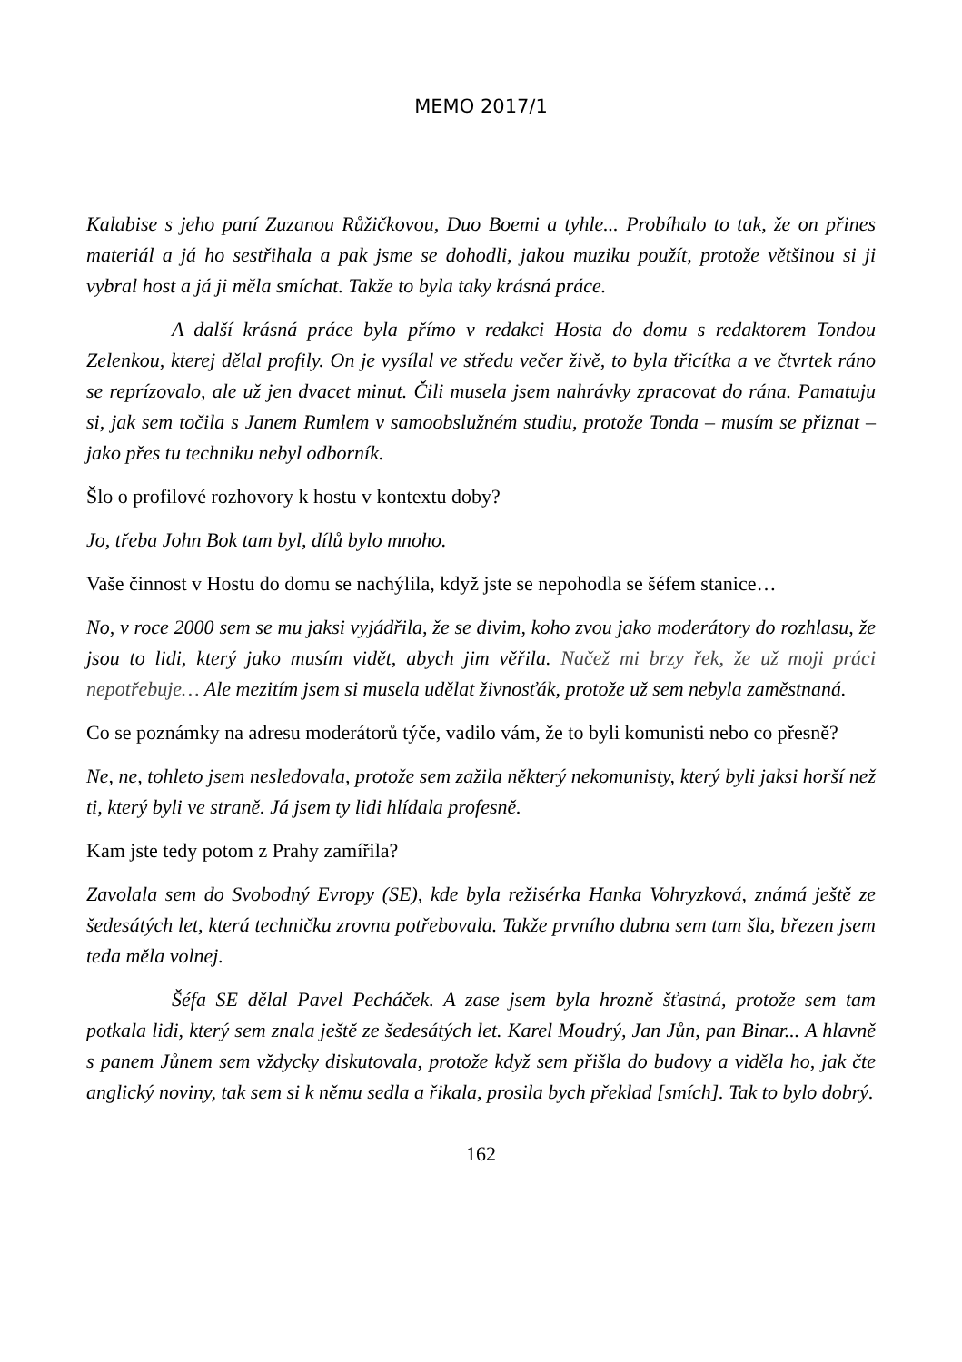MEMO 2017/1
Kalabise s jeho paní Zuzanou Růžičkovou, Duo Boemi a tyhle... Probíhalo to tak, že on přines materiál a já ho sestřihala a pak jsme se dohodli, jakou muziku použít, protože většinou si ji vybral host a já ji měla smíchat. Takže to byla taky krásná práce.
A další krásná práce byla přímo v redakci Hosta do domu s redaktorem Tondou Zelenkou, kterej dělal profily. On je vysílal ve středu večer živě, to byla třicítka a ve čtvrtek ráno se reprízovalo, ale už jen dvacet minut. Čili musela jsem nahrávky zpracovat do rána. Pamatuju si, jak sem točila s Janem Rumlem v samoobslužném studiu, protože Tonda – musím se přiznat – jako přes tu techniku nebyl odborník.
Šlo o profilové rozhovory k hostu v kontextu doby?
Jo, třeba John Bok tam byl, dílů bylo mnoho.
Vaše činnost v Hostu do domu se nachýlila, když jste se nepohodla se šéfem stanice…
No, v roce 2000 sem se mu jaksi vyjádřila, že se divim, koho zvou jako moderátory do rozhlasu, že jsou to lidi, který jako musím vidět, abych jim věřila. Načež mi brzy řek, že už moji práci nepotřebuje… Ale mezitím jsem si musela udělat živnosťák, protože už sem nebyla zaměstnaná.
Co se poznámky na adresu moderátorů týče, vadilo vám, že to byli komunisti nebo co přesně?
Ne, ne, tohleto jsem nesledovala, protože sem zažila některý nekomunisty, který byli jaksi horší než ti, který byli ve straně. Já jsem ty lidi hlídala profesně.
Kam jste tedy potom z Prahy zamířila?
Zavolala sem do Svobodný Evropy (SE), kde byla režisérka Hanka Vohryzková, známá ještě ze šedesátých let, která techničku zrovna potřebovala. Takže prvního dubna sem tam šla, březen jsem teda měla volnej.
Šéfa SE dělal Pavel Pecháček. A zase jsem byla hrozně šťastná, protože sem tam potkala lidi, který sem znala ještě ze šedesátých let. Karel Moudrý, Jan Jůn, pan Binar... A hlavně s panem Jůnem sem vždycky diskutovala, protože když sem přišla do budovy a viděla ho, jak čte anglický noviny, tak sem si k němu sedla a řikala, prosila bych překlad [smích]. Tak to bylo dobrý.
162